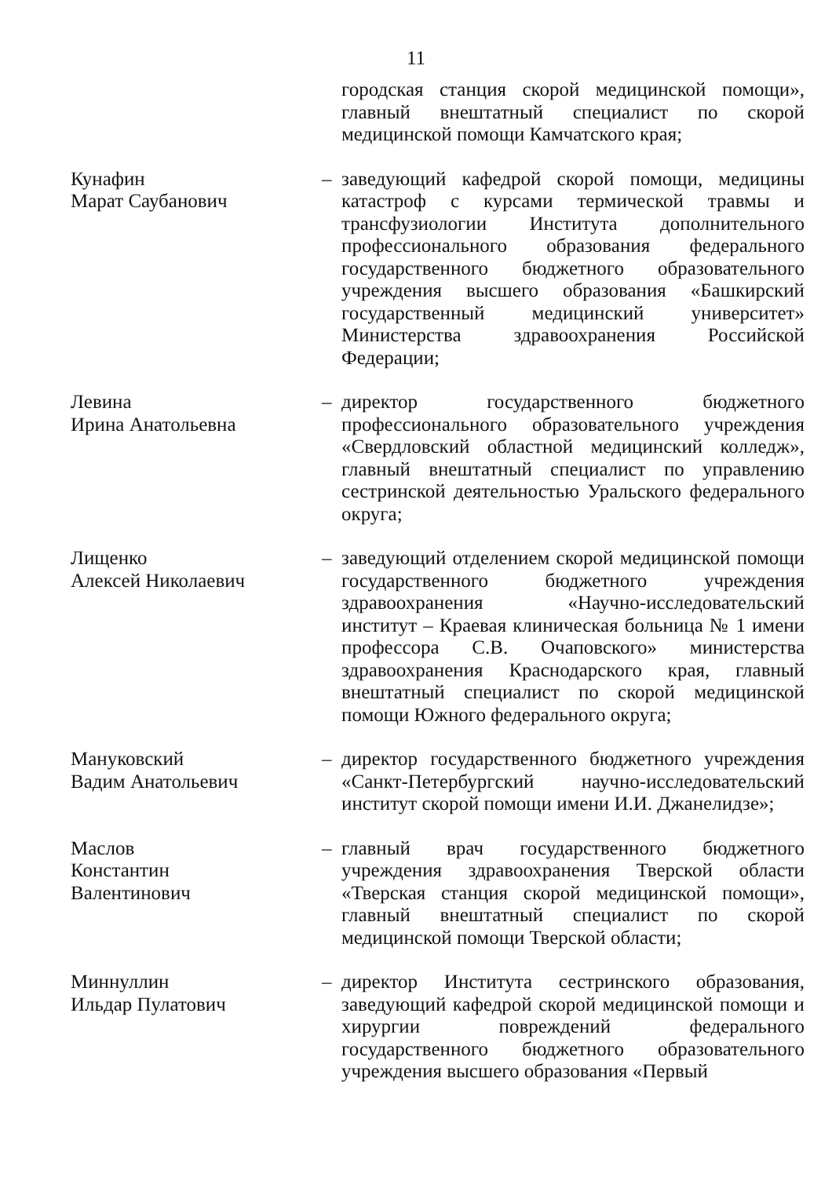11
городская станция скорой медицинской помощи», главный внештатный специалист по скорой медицинской помощи Камчатского края;
Кунафин
Марат Саубанович
– заведующий кафедрой скорой помощи, медицины катастроф с курсами термической травмы и трансфузиологии Института дополнительного профессионального образования федерального государственного бюджетного образовательного учреждения высшего образования «Башкирский государственный медицинский университет» Министерства здравоохранения Российской Федерации;
Левина
Ирина Анатольевна
– директор государственного бюджетного профессионального образовательного учреждения «Свердловский областной медицинский колледж», главный внештатный специалист по управлению сестринской деятельностью Уральского федерального округа;
Лищенко
Алексей Николаевич
– заведующий отделением скорой медицинской помощи государственного бюджетного учреждения здравоохранения «Научно-исследовательский институт – Краевая клиническая больница № 1 имени профессора С.В. Очаповского» министерства здравоохранения Краснодарского края, главный внештатный специалист по скорой медицинской помощи Южного федерального округа;
Мануковский
Вадим Анатольевич
– директор государственного бюджетного учреждения «Санкт-Петербургский научно-исследовательский институт скорой помощи имени И.И. Джанелидзе»;
Маслов
Константин Валентинович
– главный врач государственного бюджетного учреждения здравоохранения Тверской области «Тверская станция скорой медицинской помощи», главный внештатный специалист по скорой медицинской помощи Тверской области;
Миннуллин
Ильдар Пулатович
– директор Института сестринского образования, заведующий кафедрой скорой медицинской помощи и хирургии повреждений федерального государственного бюджетного образовательного учреждения высшего образования «Первый